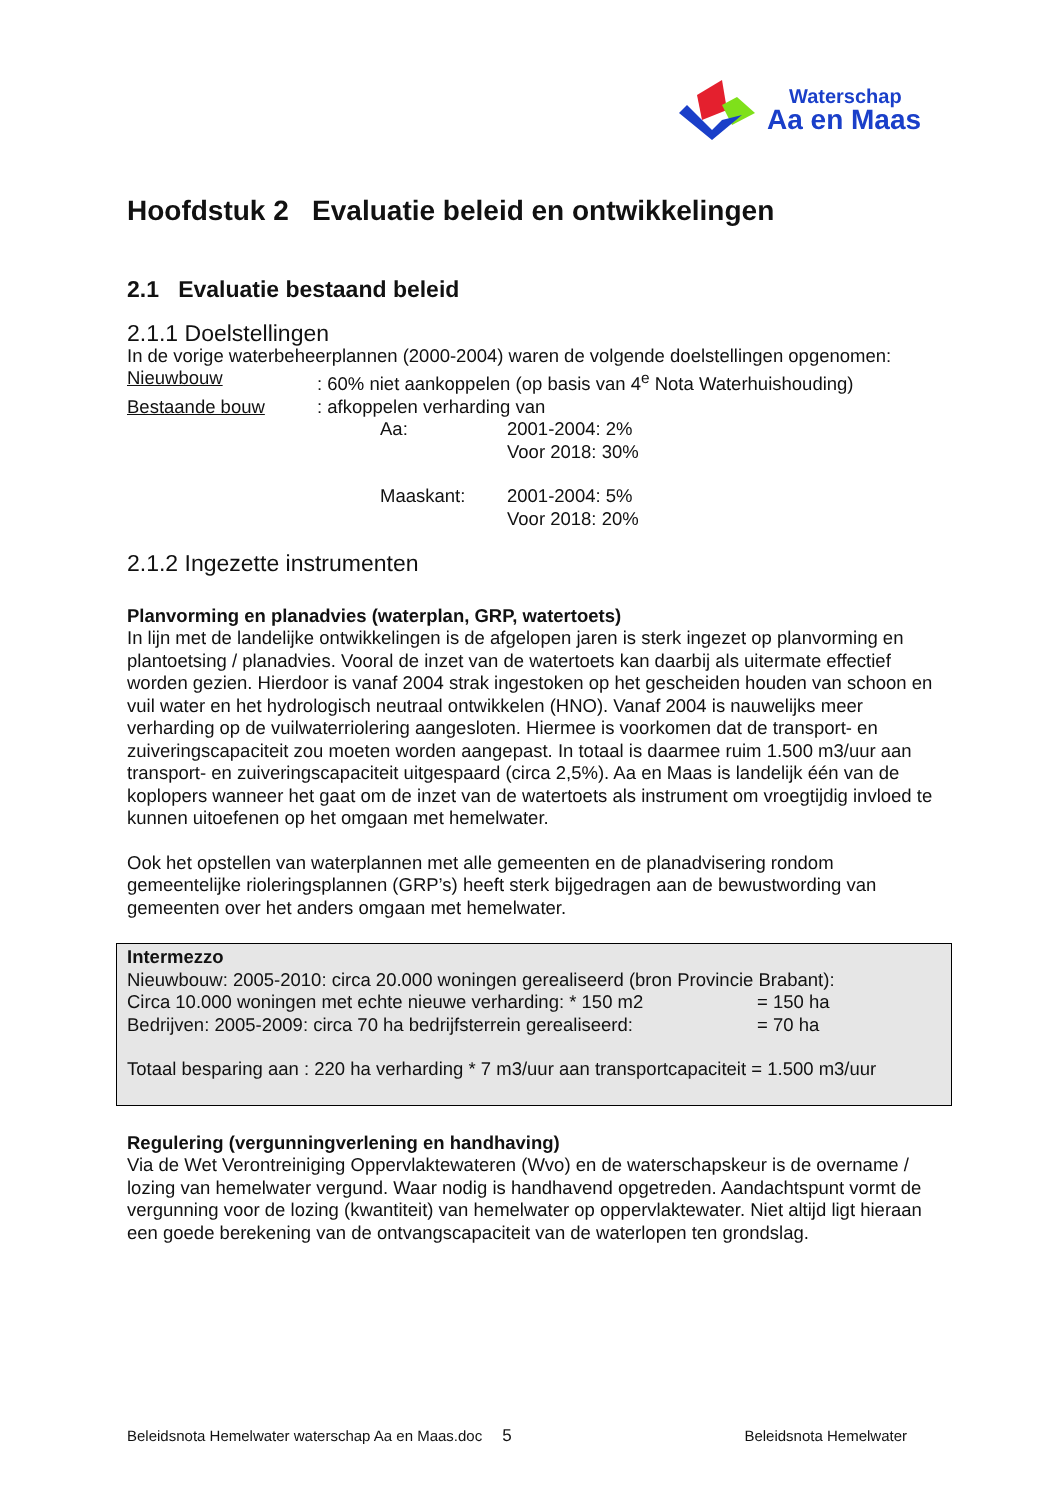Waterschap
Aa en Maas
Hoofdstuk 2 Evaluatie beleid en ontwikkelingen
2.1 Evaluatie bestaand beleid
2.1.1 Doelstellingen
In de vorige waterbeheerplannen (2000-2004) waren de volgende doelstellingen opgenomen:
Nieuwbouw: 60% niet aankoppelen (op basis van 4<sup>e</sup> Nota Waterhuishouding)
Bestaande bouw: afkoppelen verharding van
Aa: 2001-2004: 2%
Voor 2018: 30%
Maaskant: 2001-2004: 5%
Voor 2018: 20%
2.1.2 Ingezette instrumenten
Planvorming en planadvies (waterplan, GRP, watertoets)
In lijn met de landelijke ontwikkelingen is de afgelopen jaren is sterk ingezet op planvorming en plantoetsing / planadvies. Vooral de inzet van de watertoets kan daarbij als uitermate effectief worden gezien. Hierdoor is vanaf 2004 strak ingestoken op het gescheiden houden van schoon en vuil water en het hydrologisch neutraal ontwikkelen (HNO). Vanaf 2004 is nauwelijks meer verharding op de vuilwaterriolering aangesloten. Hiermee is voorkomen dat de transport- en zuiveringscapaciteit zou moeten worden aangepast. In totaal is daarmee ruim 1.500 m3/uur aan transport- en zuiveringscapaciteit uitgespaard (circa 2,5%). Aa en Maas is landelijk één van de koplopers wanneer het gaat om de inzet van de watertoets als instrument om vroegtijdig invloed te kunnen uitoefenen op het omgaan met hemelwater.
Ook het opstellen van waterplannen met alle gemeenten en de planadvisering rondom gemeentelijke rioleringsplannen (GRP’s) heeft sterk bijgedragen aan de bewustwording van gemeenten over het anders omgaan met hemelwater.
Intermezzo
Nieuwbouw: 2005-2010: circa 20.000 woningen gerealiseerd (bron Provincie Brabant):
Circa 10.000 woningen met echte nieuwe verharding: * 150 m2 = 150 ha
Bedrijven: 2005-2009: circa 70 ha bedrijfsterrein gerealiseerd: = 70 ha
Totaal besparing aan : 220 ha verharding * 7 m3/uur aan transportcapaciteit = 1.500 m3/uur
Regulering (vergunningverlening en handhaving)
Via de Wet Verontreiniging Oppervlaktewateren (Wvo) en de waterschapskeur is de overname / lozing van hemelwater vergund. Waar nodig is handhavend opgetreden. Aandachtspunt vormt de vergunning voor de lozing (kwantiteit) van hemelwater op oppervlaktewater. Niet altijd ligt hieraan een goede berekening van de ontvangscapaciteit van de waterlopen ten grondslag.
Beleidsnota Hemelwater waterschap Aa en Maas.doc 5 Beleidsnota Hemelwater